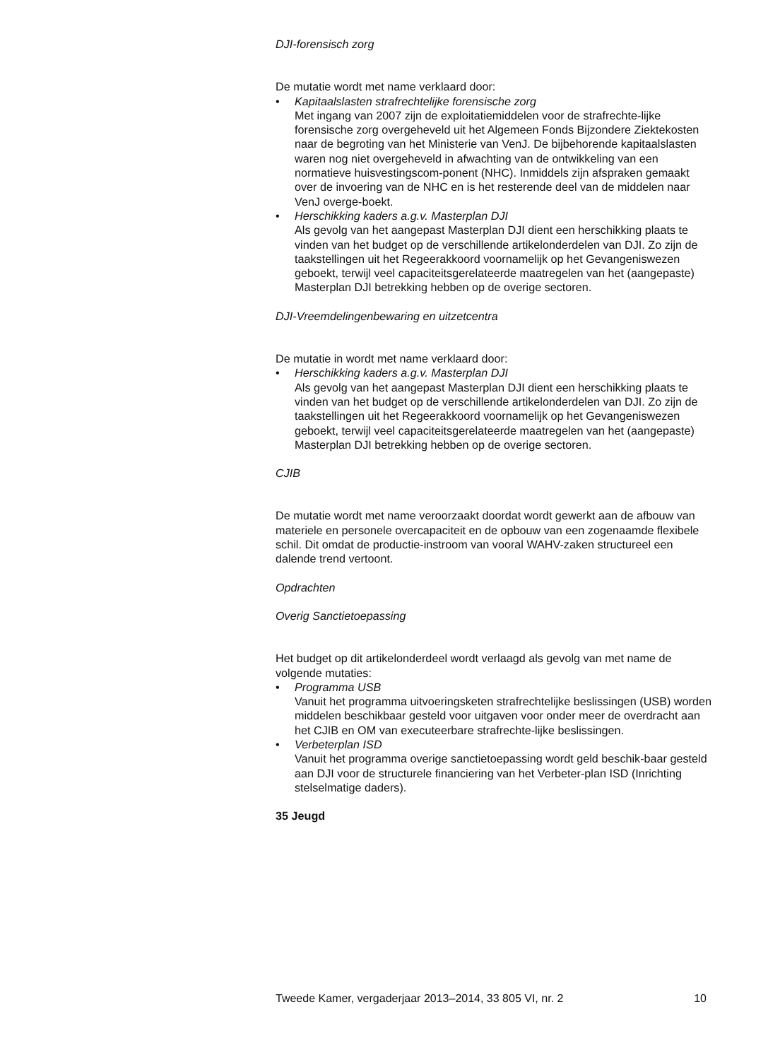DJI-forensisch zorg
De mutatie wordt met name verklaard door:
• Kapitaalslasten strafrechtelijke forensische zorg
Met ingang van 2007 zijn de exploitatiemiddelen voor de strafrechte-lijke forensische zorg overgeheveld uit het Algemeen Fonds Bijzondere Ziektekosten naar de begroting van het Ministerie van VenJ. De bijbehorende kapitaalslasten waren nog niet overgeheveld in afwachting van de ontwikkeling van een normatieve huisvestingscom-ponent (NHC). Inmiddels zijn afspraken gemaakt over de invoering van de NHC en is het resterende deel van de middelen naar VenJ overge-boekt.
• Herschikking kaders a.g.v. Masterplan DJI
Als gevolg van het aangepast Masterplan DJI dient een herschikking plaats te vinden van het budget op de verschillende artikelonderdelen van DJI. Zo zijn de taakstellingen uit het Regeerakkoord voornamelijk op het Gevangeniswezen geboekt, terwijl veel capaciteitsgerelateerde maatregelen van het (aangepaste) Masterplan DJI betrekking hebben op de overige sectoren.
DJI-Vreemdelingenbewaring en uitzetcentra
De mutatie in wordt met name verklaard door:
• Herschikking kaders a.g.v. Masterplan DJI
Als gevolg van het aangepast Masterplan DJI dient een herschikking plaats te vinden van het budget op de verschillende artikelonderdelen van DJI. Zo zijn de taakstellingen uit het Regeerakkoord voornamelijk op het Gevangeniswezen geboekt, terwijl veel capaciteitsgerelateerde maatregelen van het (aangepaste) Masterplan DJI betrekking hebben op de overige sectoren.
CJIB
De mutatie wordt met name veroorzaakt doordat wordt gewerkt aan de afbouw van materiele en personele overcapaciteit en de opbouw van een zogenaamde flexibele schil. Dit omdat de productie-instroom van vooral WAHV-zaken structureel een dalende trend vertoont.
Opdrachten
Overig Sanctietoepassing
Het budget op dit artikelonderdeel wordt verlaagd als gevolg van met name de volgende mutaties:
• Programma USB
Vanuit het programma uitvoeringsketen strafrechtelijke beslissingen (USB) worden middelen beschikbaar gesteld voor uitgaven voor onder meer de overdracht aan het CJIB en OM van executeerbare strafrechte-lijke beslissingen.
• Verbeterplan ISD
Vanuit het programma overige sanctietoepassing wordt geld beschik-baar gesteld aan DJI voor de structurele financiering van het Verbeter-plan ISD (Inrichting stelselmatige daders).
35 Jeugd
Tweede Kamer, vergaderjaar 2013–2014, 33 805 VI, nr. 2 10